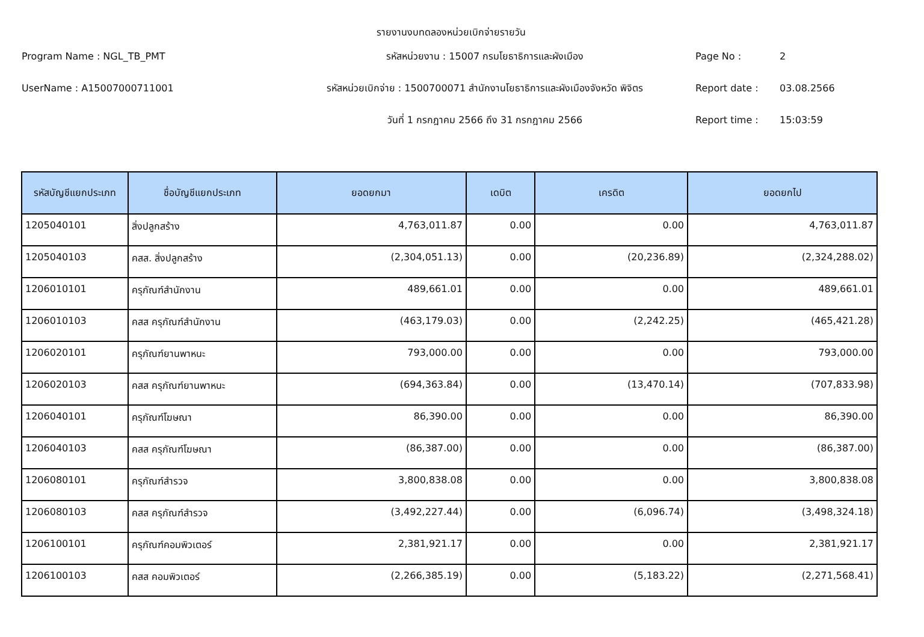รายงานงบทดลองหน่วยเบิกจ่ายรายวัน
Program Name : NGL_TB_PMT
รหัสหน่วยงาน : 15007 กรมโยธาธิการและผังเมือง
Page No :
2
UserName : A15007000711001
รหัสหน่วยเบิกจ่าย : 1500700071 สำนักงานโยธาธิการและผังเมืองจังหวัด พิจิตร
Report date :
03.08.2566
วันที่ 1 กรกฎาคม 2566 ถึง 31 กรกฎาคม 2566
Report time :
15:03:59
| รหัสบัญชีแยกประเภท | ชื่อบัญชีแยกประเภท | ยอดยกมา | เดบิต | เครดิต | ยอดยกไป |
| --- | --- | --- | --- | --- | --- |
| 1205040101 | สิ่งปลูกสร้าง | 4,763,011.87 | 0.00 | 0.00 | 4,763,011.87 |
| 1205040103 | คสส. สิ่งปลูกสร้าง | (2,304,051.13) | 0.00 | (20,236.89) | (2,324,288.02) |
| 1206010101 | ครุภัณฑ์สำนักงาน | 489,661.01 | 0.00 | 0.00 | 489,661.01 |
| 1206010103 | คสส ครุภัณฑ์สำนักงาน | (463,179.03) | 0.00 | (2,242.25) | (465,421.28) |
| 1206020101 | ครุภัณฑ์ยานพาหนะ | 793,000.00 | 0.00 | 0.00 | 793,000.00 |
| 1206020103 | คสส ครุภัณฑ์ยานพาหนะ | (694,363.84) | 0.00 | (13,470.14) | (707,833.98) |
| 1206040101 | ครุภัณฑ์โฆษณา | 86,390.00 | 0.00 | 0.00 | 86,390.00 |
| 1206040103 | คสส ครุภัณฑ์โฆษณา | (86,387.00) | 0.00 | 0.00 | (86,387.00) |
| 1206080101 | ครุภัณฑ์สำรวจ | 3,800,838.08 | 0.00 | 0.00 | 3,800,838.08 |
| 1206080103 | คสส ครุภัณฑ์สำรวจ | (3,492,227.44) | 0.00 | (6,096.74) | (3,498,324.18) |
| 1206100101 | ครุภัณฑ์คอมพิวเตอร์ | 2,381,921.17 | 0.00 | 0.00 | 2,381,921.17 |
| 1206100103 | คสส คอมพิวเตอร์ | (2,266,385.19) | 0.00 | (5,183.22) | (2,271,568.41) |